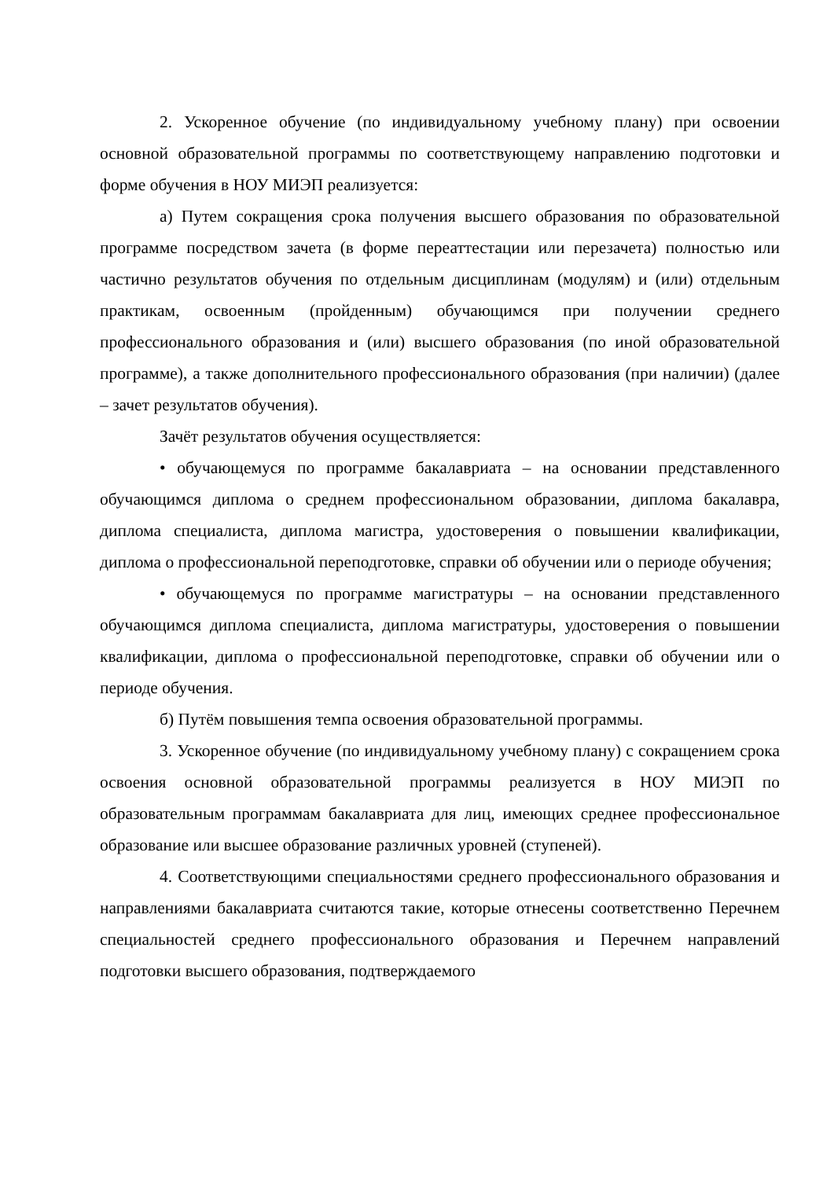2. Ускоренное обучение (по индивидуальному учебному плану) при освоении основной образовательной программы по соответствующему направлению подготовки и форме обучения в НОУ МИЭП реализуется:
а) Путем сокращения срока получения высшего образования по образовательной программе посредством зачета (в форме переаттестации или перезачета) полностью или частично результатов обучения по отдельным дисциплинам (модулям) и (или) отдельным практикам, освоенным (пройденным) обучающимся при получении среднего профессионального образования и (или) высшего образования (по иной образовательной программе), а также дополнительного профессионального образования (при наличии) (далее – зачет результатов обучения).
Зачёт результатов обучения осуществляется:
• обучающемуся по программе бакалавриата – на основании представленного обучающимся диплома о среднем профессиональном образовании, диплома бакалавра, диплома специалиста, диплома магистра, удостоверения о повышении квалификации, диплома о профессиональной переподготовке, справки об обучении или о периоде обучения;
• обучающемуся по программе магистратуры – на основании представленного обучающимся диплома специалиста, диплома магистратуры, удостоверения о повышении квалификации, диплома о профессиональной переподготовке, справки об обучении или о периоде обучения.
б) Путём повышения темпа освоения образовательной программы.
3. Ускоренное обучение (по индивидуальному учебному плану) с сокращением срока освоения основной образовательной программы реализуется в НОУ МИЭП по образовательным программам бакалавриата для лиц, имеющих среднее профессиональное образование или высшее образование различных уровней (ступеней).
4. Соответствующими специальностями среднего профессионального образования и направлениями бакалавриата считаются такие, которые отнесены соответственно Перечнем специальностей среднего профессионального образования и Перечнем направлений подготовки высшего образования, подтверждаемого